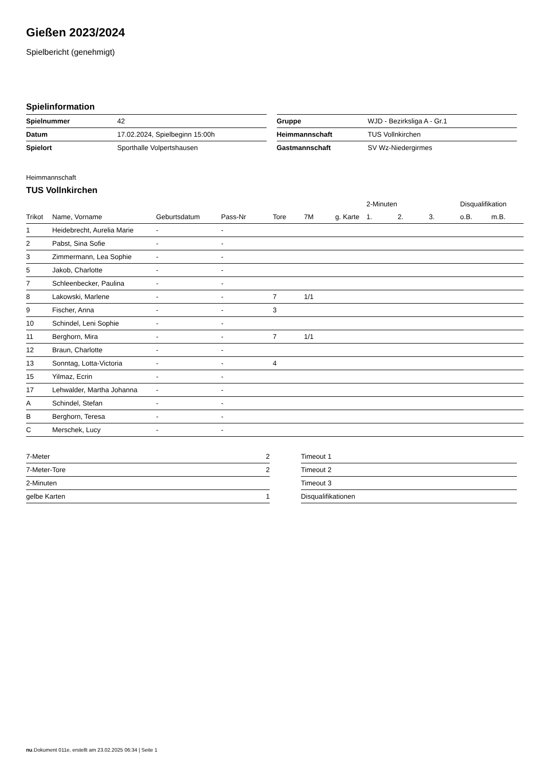Gießen 2023/2024
Spielbericht (genehmigt)
Spielinformation
| Spielnummer | 42 |
| Datum | 17.02.2024, Spielbeginn 15:00h |
| Spielort | Sporthalle Volpertshausen |
| Gruppe | WJD - Bezirksliga A - Gr.1 |
| Heimmannschaft | TUS Vollnkirchen |
| Gastmannschaft | SV Wz-Niedergirmes |
Heimmannschaft
TUS Vollnkirchen
| | | | | | | | 2-Minuten | | | Disqualifikation | |
| --- | --- | --- | --- | --- | --- | --- | --- | --- | --- | --- | --- |
| Trikot | Name, Vorname | Geburtsdatum | Pass-Nr | Tore | 7M | g. Karte | 1. | 2. | 3. | o.B. | m.B. |
| 1 | Heidebrecht, Aurelia Marie | - | - | | | | | | | | |
| 2 | Pabst, Sina Sofie | - | - | | | | | | | | |
| 3 | Zimmermann, Lea Sophie | - | - | | | | | | | | |
| 5 | Jakob, Charlotte | - | - | | | | | | | | |
| 7 | Schleenbecker, Paulina | - | - | | | | | | | | |
| 8 | Lakowski, Marlene | - | - | 7 | 1/1 | | | | | | |
| 9 | Fischer, Anna | - | - | 3 | | | | | | | |
| 10 | Schindel, Leni Sophie | - | - | | | | | | | | |
| 11 | Berghorn, Mira | - | - | 7 | 1/1 | | | | | | |
| 12 | Braun, Charlotte | - | - | | | | | | | | |
| 13 | Sonntag, Lotta-Victoria | - | - | 4 | | | | | | | |
| 15 | Yilmaz, Ecrin | - | - | | | | | | | | |
| 17 | Lehwalder, Martha Johanna | - | - | | | | | | | | |
| A | Schindel, Stefan | - | - | | | | | | | | |
| B | Berghorn, Teresa | - | - | | | | | | | | |
| C | Merschek, Lucy | - | - | | | | | | | | |
| 7-Meter | 2 |
| 7-Meter-Tore | 2 |
| 2-Minuten | |
| gelbe Karten | 1 |
| Timeout 1 |
| Timeout 2 |
| Timeout 3 |
| Disqualifikationen |
nu.Dokument 011e, erstellt am 23.02.2025 06:34 | Seite 1